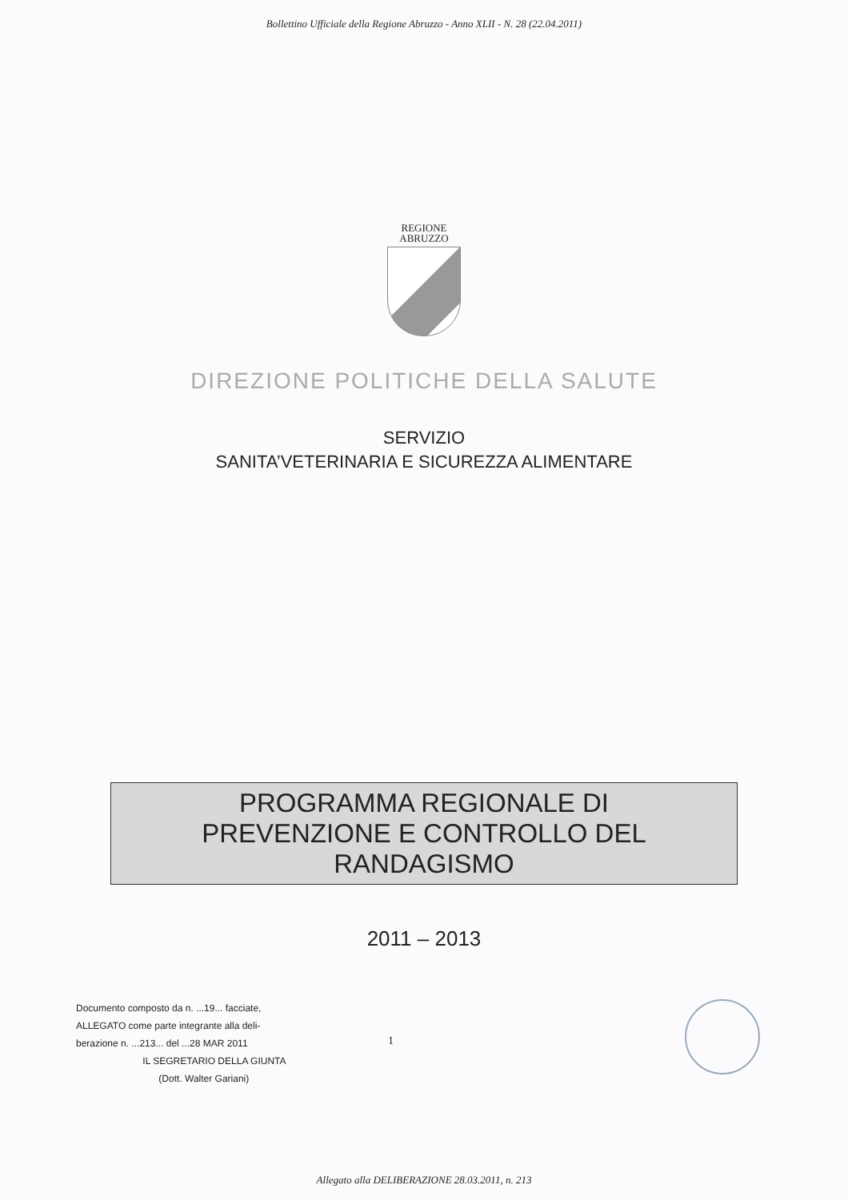Bollettino Ufficiale della Regione Abruzzo - Anno XLII - N. 28 (22.04.2011)
REGIONE
ABRUZZO
DIREZIONE POLITICHE DELLA SALUTE
SERVIZIO
SANITA’VETERINARIA E SICUREZZA ALIMENTARE
PROGRAMMA REGIONALE DI
PREVENZIONE E CONTROLLO DEL
RANDAGISMO
2011 – 2013
Documento composto da n. ...19... facciate,
ALLEGATO come parte integrante alla deli-
berazione n. ...213... del ...28 MAR 2011
IL SEGRETARIO DELLA GIUNTA
(Dott. Walter Gariani)
1
Allegato alla DELIBERAZIONE 28.03.2011, n. 213